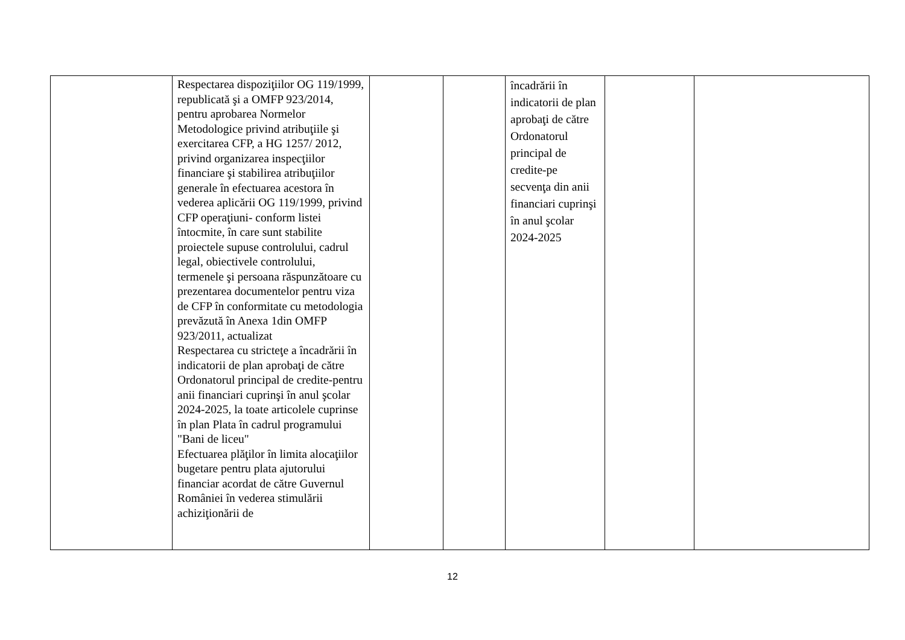| | Respectarea dispoziţiilor OG 119/1999, republicată şi a OMFP 923/2014, pentru aprobarea Normelor Metodologice privind atribuţiile şi exercitarea CFP, a HG 1257/ 2012, privind organizarea inspecţiilor financiare şi stabilirea atribuţiilor generale în efectuarea acestora în vederea aplicării OG 119/1999, privind CFP operaţiuni- conform listei întocmite, în care sunt stabilite proiectele supuse controlului, cadrul legal, obiectivele controlului, termenele şi persoana răspunzătoare cu prezentarea documentelor pentru viza de CFP în conformitate cu metodologia prevăzută în Anexa 1din OMFP 923/2011, actualizat Respectarea cu stricteţe a încadrării în indicatorii de plan aprobaţi de către Ordonatorul principal de credite-pentru anii financiari cuprinşi în anul şcolar 2024-2025, la toate articolele cuprinse în plan Plata în cadrul programului "Bani de liceu" Efectuarea plăţilor în limita alocaţiilor bugetare pentru plata ajutorului financiar acordat de către Guvernul României în vederea stimulării achiziţionării de | | | încadrării în indicatorii de plan aprobaţi de către Ordonatorul principal de credite-pe secvenţa din anii financiari cuprinşi în anul şcolar 2024-2025 | | |
12